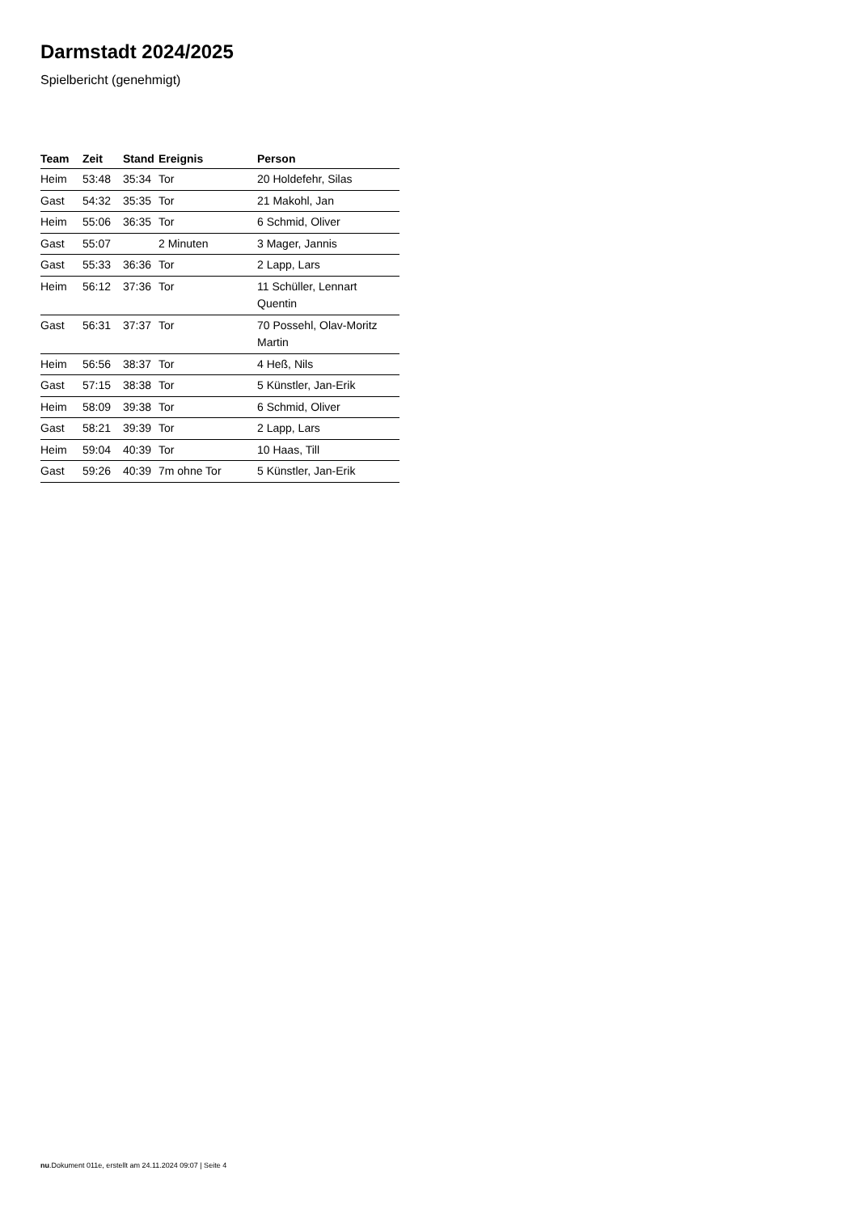Darmstadt 2024/2025
Spielbericht (genehmigt)
| Team | Zeit | Stand | Ereignis | Person |
| --- | --- | --- | --- | --- |
| Heim | 53:48 | 35:34 | Tor | 20 Holdefehr, Silas |
| Gast | 54:32 | 35:35 | Tor | 21 Makohl, Jan |
| Heim | 55:06 | 36:35 | Tor | 6 Schmid, Oliver |
| Gast | 55:07 | | 2 Minuten | 3 Mager, Jannis |
| Gast | 55:33 | 36:36 | Tor | 2 Lapp, Lars |
| Heim | 56:12 | 37:36 | Tor | 11 Schüller, Lennart Quentin |
| Gast | 56:31 | 37:37 | Tor | 70 Possehl, Olav-Moritz Martin |
| Heim | 56:56 | 38:37 | Tor | 4 Heß, Nils |
| Gast | 57:15 | 38:38 | Tor | 5 Künstler, Jan-Erik |
| Heim | 58:09 | 39:38 | Tor | 6 Schmid, Oliver |
| Gast | 58:21 | 39:39 | Tor | 2 Lapp, Lars |
| Heim | 59:04 | 40:39 | Tor | 10 Haas, Till |
| Gast | 59:26 | 40:39 | 7m ohne Tor | 5 Künstler, Jan-Erik |
nu.Dokument 011e, erstellt am 24.11.2024 09:07 | Seite 4